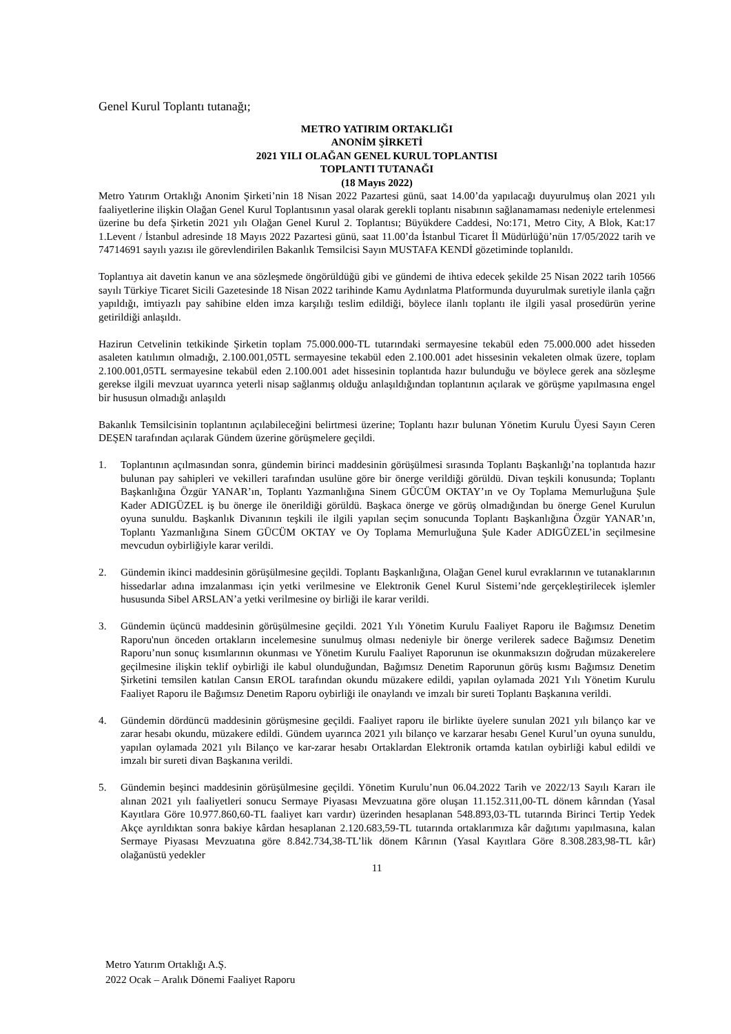Genel Kurul Toplantı tutanağı;
METRO YATIRIM ORTAKLIĞI
ANONİM ŞİRKETİ
2021 YILI OLAĞAN GENEL KURUL TOPLANTISI
TOPLANTI TUTANAĞI
(18 Mayıs 2022)
Metro Yatırım Ortaklığı Anonim Şirketi’nin 18 Nisan 2022 Pazartesi günü, saat 14.00’da yapılacağı duyurulmuş olan 2021 yılı faaliyetlerine ilişkin Olağan Genel Kurul Toplantısının yasal olarak gerekli toplantı nisabının sağlanamaması nedeniyle ertelenmesi üzerine bu defa Şirketin 2021 yılı Olağan Genel Kurul 2. Toplantısı; Büyükdere Caddesi, No:171, Metro City, A Blok, Kat:17 1.Levent / İstanbul adresinde 18 Mayıs 2022 Pazartesi günü, saat 11.00’da İstanbul Ticaret İl Müdürlüğü’nün 17/05/2022 tarih ve 74714691 sayılı yazısı ile görevlendirilen Bakanlık Temsilcisi Sayın MUSTAFA KENDİ gözetiminde toplanıldı.
Toplantıya ait davetin kanun ve ana sözleşmede öngörüldüğü gibi ve gündemi de ihtiva edecek şekilde 25 Nisan 2022 tarih 10566 sayılı Türkiye Ticaret Sicili Gazetesinde 18 Nisan 2022 tarihinde Kamu Aydınlatma Platformunda duyurulmak suretiyle ilanla çağrı yapıldığı, imtiyazlı pay sahibine elden imza karşılığı teslim edildiği, böylece ilanlı toplantı ile ilgili yasal prosedürün yerine getirildiği anlaşıldı.
Hazirun Cetvelinin tetkikinde Şirketin toplam 75.000.000-TL tutarındaki sermayesine tekabül eden 75.000.000 adet hisseden asaleten katılımın olmadığı, 2.100.001,05TL sermayesine tekabül eden 2.100.001 adet hissesinin vekaleten olmak üzere, toplam 2.100.001,05TL sermayesine tekabül eden 2.100.001 adet hissesinin toplantıda hazır bulunduğu ve böylece gerek ana sözleşme gerekse ilgili mevzuat uyarınca yeterli nisap sağlanmış olduğu anlaşıldığından toplantının açılarak ve görüşme yapılmasına engel bir hususun olmadığı anlaşıldı
Bakanlık Temsilcisinin toplantının açılabileceğini belirtmesi üzerine; Toplantı hazır bulunan Yönetim Kurulu Üyesi Sayın Ceren DEŞEN tarafından açılarak Gündem üzerine görüşmelere geçildi.
1. Toplantının açılmasından sonra, gündemin birinci maddesinin görüşülmesi sırasında Toplantı Başkanlığı’na toplantıda hazır bulunan pay sahipleri ve vekilleri tarafından usulüne göre bir önerge verildiği görüldü. Divan teşkili konusunda; Toplantı Başkanlığına Özgür YANAR’ın, Toplantı Yazmanlığına Sinem GÜCÜM OKTAY’ın ve Oy Toplama Memurluğuna Şule Kader ADIGÜZEL iş bu önerge ile önerildiği görüldü. Başkaca önerge ve görüş olmadığından bu önerge Genel Kurulun oyuna sunuldu. Başkanlık Divanının teşkili ile ilgili yapılan seçim sonucunda Toplantı Başkanlığına Özgür YANAR’ın, Toplantı Yazmanlığına Sinem GÜCÜM OKTAY ve Oy Toplama Memurluğuna Şule Kader ADIGÜZEL’in seçilmesine mevcudun oybirliğiyle karar verildi.
2. Gündemin ikinci maddesinin görüşülmesine geçildi. Toplantı Başkanlığına, Olağan Genel kurul evraklarının ve tutanaklarının hissedarlar adına imzalanması için yetki verilmesine ve Elektronik Genel Kurul Sistemi’nde gerçekleştirilecek işlemler hususunda Sibel ARSLAN’a yetki verilmesine oy birliği ile karar verildi.
3. Gündemin üçüncü maddesinin görüşülmesine geçildi. 2021 Yılı Yönetim Kurulu Faaliyet Raporu ile Bağımsız Denetim Raporu'nun önceden ortakların incelemesine sunulmuş olması nedeniyle bir önerge verilerek sadece Bağımsız Denetim Raporu’nun sonuç kısımlarının okunması ve Yönetim Kurulu Faaliyet Raporunun ise okunmaksızın doğrudan müzakerelere geçilmesine ilişkin teklif oybirliği ile kabul olunduğundan, Bağımsız Denetim Raporunun görüş kısmı Bağımsız Denetim Şirketini temsilen katılan Cansın EROL tarafından okundu müzakere edildi, yapılan oylamada 2021 Yılı Yönetim Kurulu Faaliyet Raporu ile Bağımsız Denetim Raporu oybirliği ile onaylandı ve imzalı bir sureti Toplantı Başkanına verildi.
4. Gündemin dördüncü maddesinin görüşmesine geçildi. Faaliyet raporu ile birlikte üyelere sunulan 2021 yılı bilanço kar ve zarar hesabı okundu, müzakere edildi. Gündem uyarınca 2021 yılı bilanço ve karzarar hesabı Genel Kurul’un oyuna sunuldu, yapılan oylamada 2021 yılı Bilanço ve kar-zarar hesabı Ortaklardan Elektronik ortamda katılan oybirliği kabul edildi ve imzalı bir sureti divan Başkanına verildi.
5. Gündemin beşinci maddesinin görüşülmesine geçildi. Yönetim Kurulu’nun 06.04.2022 Tarih ve 2022/13 Sayılı Kararı ile alınan 2021 yılı faaliyetleri sonucu Sermaye Piyasası Mevzuatına göre oluşan 11.152.311,00-TL dönem kârından (Yasal Kayıtlara Göre 10.977.860,60-TL faaliyet karı vardır) üzerinden hesaplanan 548.893,03-TL tutarında Birinci Tertip Yedek Akçe ayrıldıktan sonra bakiye kârdan hesaplanan 2.120.683,59-TL tutarında ortaklarımıza kâr dağıtımı yapılmasına, kalan Sermaye Piyasası Mevzuatına göre 8.842.734,38-TL’lik dönem Kârının (Yasal Kayıtlara Göre 8.308.283,98-TL kâr) olağanüstü yedekler
11
Metro Yatırım Ortaklığı A.Ş.
2022 Ocak – Aralık Dönemi Faaliyet Raporu